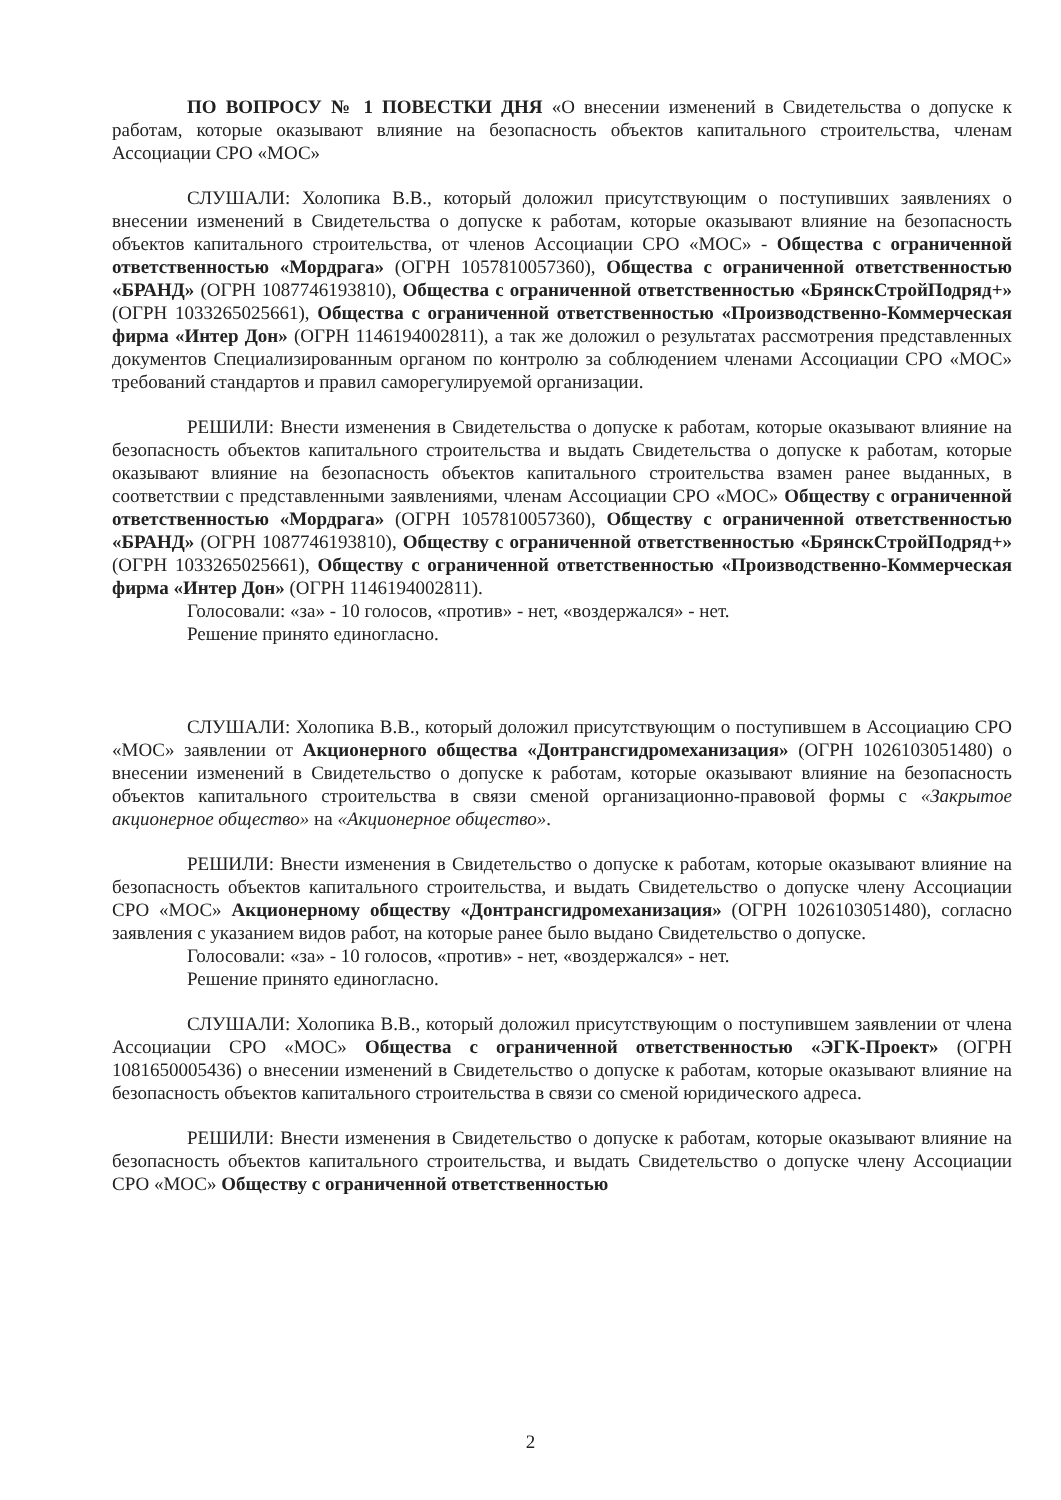ПО ВОПРОСУ № 1 ПОВЕСТКИ ДНЯ «О внесении изменений в Свидетельства о допуске к работам, которые оказывают влияние на безопасность объектов капитального строительства, членам Ассоциации СРО «МОС»
СЛУШАЛИ: Холопика В.В., который доложил присутствующим о поступивших заявлениях о внесении изменений в Свидетельства о допуске к работам, которые оказывают влияние на безопасность объектов капитального строительства, от членов Ассоциации СРО «МОС» - Общества с ограниченной ответственностью «Мордрага» (ОГРН 1057810057360), Общества с ограниченной ответственностью «БРАНД» (ОГРН 1087746193810), Общества с ограниченной ответственностью «БрянскСтройПодряд+» (ОГРН 1033265025661), Общества с ограниченной ответственностью «Производственно-Коммерческая фирма «Интер Дон» (ОГРН 1146194002811), а так же доложил о результатах рассмотрения представленных документов Специализированным органом по контролю за соблюдением членами Ассоциации СРО «МОС» требований стандартов и правил саморегулируемой организации.
РЕШИЛИ: Внести изменения в Свидетельства о допуске к работам, которые оказывают влияние на безопасность объектов капитального строительства и выдать Свидетельства о допуске к работам, которые оказывают влияние на безопасность объектов капитального строительства взамен ранее выданных, в соответствии с представленными заявлениями, членам Ассоциации СРО «МОС» Обществу с ограниченной ответственностью «Мордрага» (ОГРН 1057810057360), Обществу с ограниченной ответственностью «БРАНД» (ОГРН 1087746193810), Обществу с ограниченной ответственностью «БрянскСтройПодряд+» (ОГРН 1033265025661), Обществу с ограниченной ответственностью «Производственно-Коммерческая фирма «Интер Дон» (ОГРН 1146194002811).
Голосовали: «за» - 10 голосов, «против» - нет, «воздержался» - нет.
Решение принято единогласно.
СЛУШАЛИ: Холопика В.В., который доложил присутствующим о поступившем в Ассоциацию СРО «МОС» заявлении от Акционерного общества «Донтрансгидромеханизация» (ОГРН 1026103051480) о внесении изменений в Свидетельство о допуске к работам, которые оказывают влияние на безопасность объектов капитального строительства в связи сменой организационно-правовой формы с «Закрытое акционерное общество» на «Акционерное общество».
РЕШИЛИ: Внести изменения в Свидетельство о допуске к работам, которые оказывают влияние на безопасность объектов капитального строительства, и выдать Свидетельство о допуске члену Ассоциации СРО «МОС» Акционерному обществу «Донтрансгидромеханизация» (ОГРН 1026103051480), согласно заявления с указанием видов работ, на которые ранее было выдано Свидетельство о допуске.
Голосовали: «за» - 10 голосов, «против» - нет, «воздержался» - нет.
Решение принято единогласно.
СЛУШАЛИ: Холопика В.В., который доложил присутствующим о поступившем заявлении от члена Ассоциации СРО «МОС» Общества с ограниченной ответственностью «ЭГК-Проект» (ОГРН 1081650005436) о внесении изменений в Свидетельство о допуске к работам, которые оказывают влияние на безопасность объектов капитального строительства в связи со сменой юридического адреса.
РЕШИЛИ: Внести изменения в Свидетельство о допуске к работам, которые оказывают влияние на безопасность объектов капитального строительства, и выдать Свидетельство о допуске члену Ассоциации СРО «МОС» Обществу с ограниченной ответственностью
2